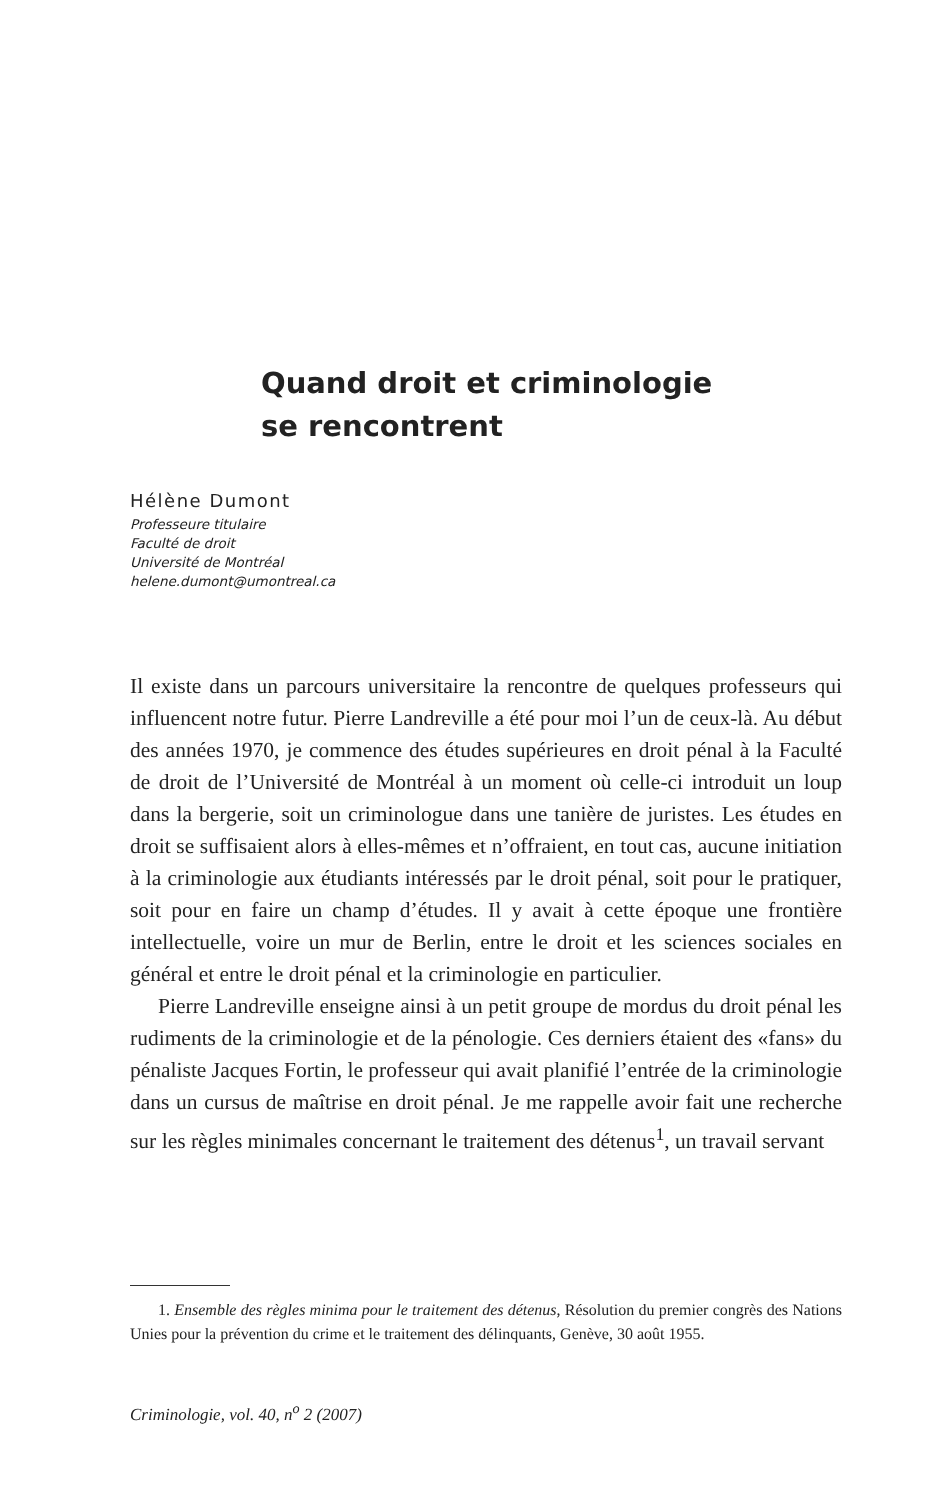Quand droit et criminologie
se rencontrent
Hélène Dumont
Professeure titulaire
Faculté de droit
Université de Montréal
helene.dumont@umontreal.ca
Il existe dans un parcours universitaire la rencontre de quelques professeurs qui influencent notre futur. Pierre Landreville a été pour moi l’un de ceux-là. Au début des années 1970, je commence des études supérieures en droit pénal à la Faculté de droit de l’Université de Montréal à un moment où celle-ci introduit un loup dans la bergerie, soit un criminologue dans une tanière de juristes. Les études en droit se suffisaient alors à elles-mêmes et n’offraient, en tout cas, aucune initiation à la criminologie aux étudiants intéressés par le droit pénal, soit pour le pratiquer, soit pour en faire un champ d’études. Il y avait à cette époque une frontière intellectuelle, voire un mur de Berlin, entre le droit et les sciences sociales en général et entre le droit pénal et la criminologie en particulier.
Pierre Landreville enseigne ainsi à un petit groupe de mordus du droit pénal les rudiments de la criminologie et de la pénologie. Ces derniers étaient des «fans» du pénaliste Jacques Fortin, le professeur qui avait planifié l’entrée de la criminologie dans un cursus de maîtrise en droit pénal. Je me rappelle avoir fait une recherche sur les règles minimales concernant le traitement des détenus<sup>1</sup>, un travail servant
1. Ensemble des règles minima pour le traitement des détenus, Résolution du premier congrès des Nations Unies pour la prévention du crime et le traitement des délinquants, Genève, 30 août 1955.
Criminologie, vol. 40, n<sup>o</sup> 2 (2007)